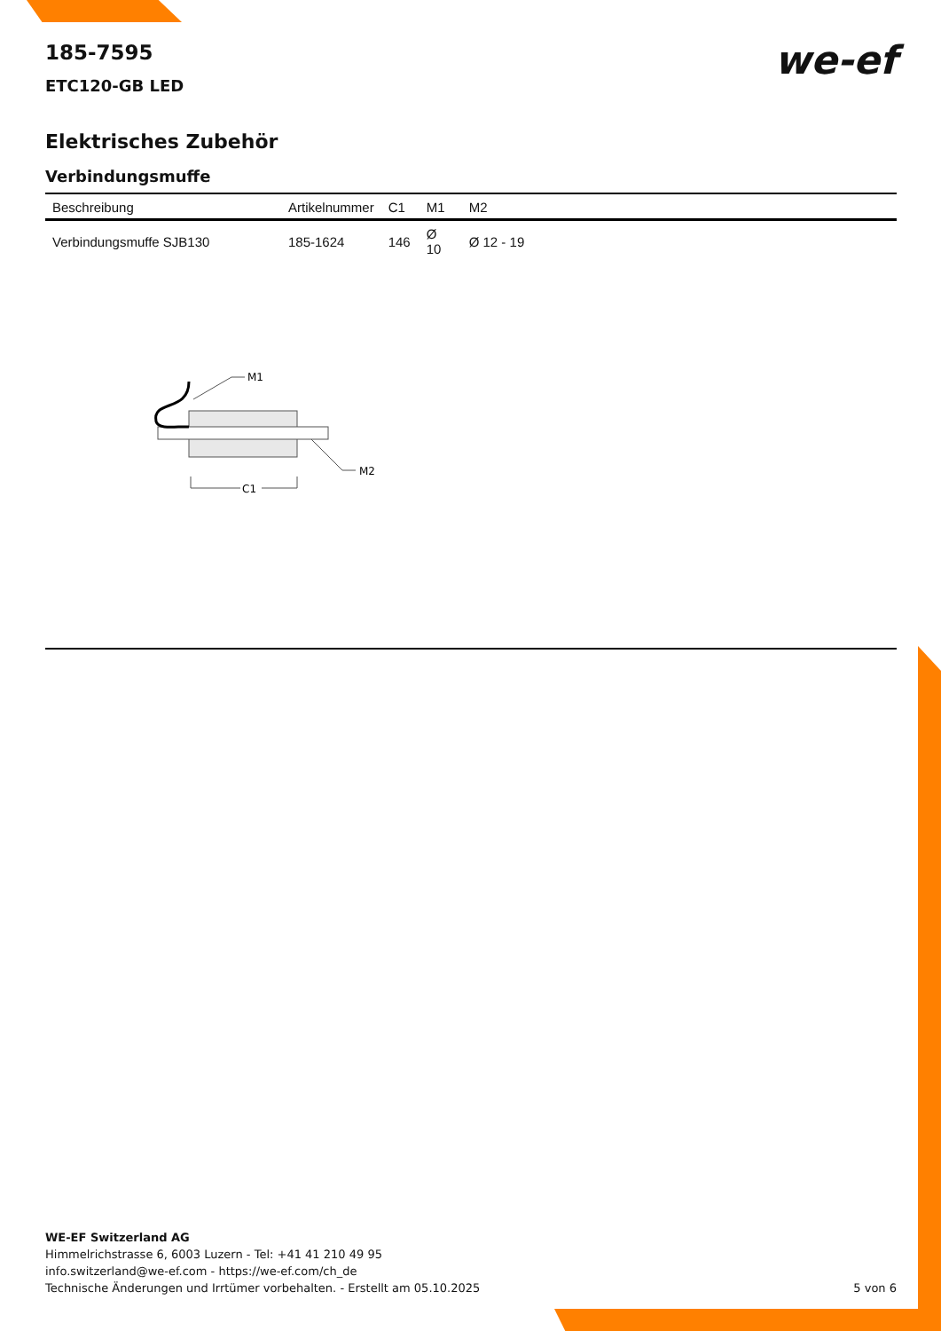we-ef
185-7595
ETC120-GB LED
Elektrisches Zubehör
Verbindungsmuffe
| Beschreibung | Artikelnummer | C1 | M1 | M2 |
| --- | --- | --- | --- | --- |
| Verbindungsmuffe SJB130 | 185-1624 | 146 | Ø 10 | Ø 12 - 19 |
M1
M2
C1
WE-EF Switzerland AG
Himmelrichstrasse 6, 6003 Luzern - Tel: +41 41 210 49 95
info.switzerland@we-ef.com - https://we-ef.com/ch_de
Technische Änderungen und Irrtümer vorbehalten. - Erstellt am 05.10.2025 5 von 6